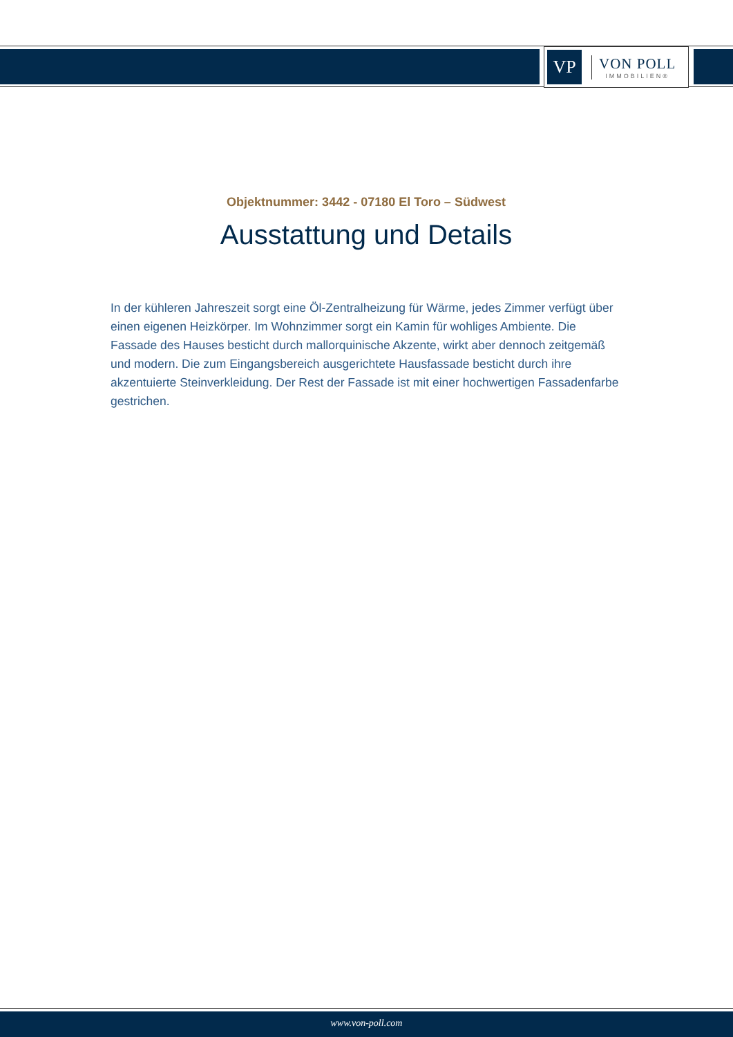VP
VON POLL
IMMOBILIEN®
Objektnummer: 3442 - 07180 El Toro – Südwest
Ausstattung und Details
In der kühleren Jahreszeit sorgt eine Öl-Zentralheizung für Wärme, jedes Zimmer verfügt über einen eigenen Heizkörper. Im Wohnzimmer sorgt ein Kamin für wohliges Ambiente. Die Fassade des Hauses besticht durch mallorquinische Akzente, wirkt aber dennoch zeitgemäß und modern. Die zum Eingangsbereich ausgerichtete Hausfassade besticht durch ihre akzentuierte Steinverkleidung. Der Rest der Fassade ist mit einer hochwertigen Fassadenfarbe gestrichen.
www.von-poll.com